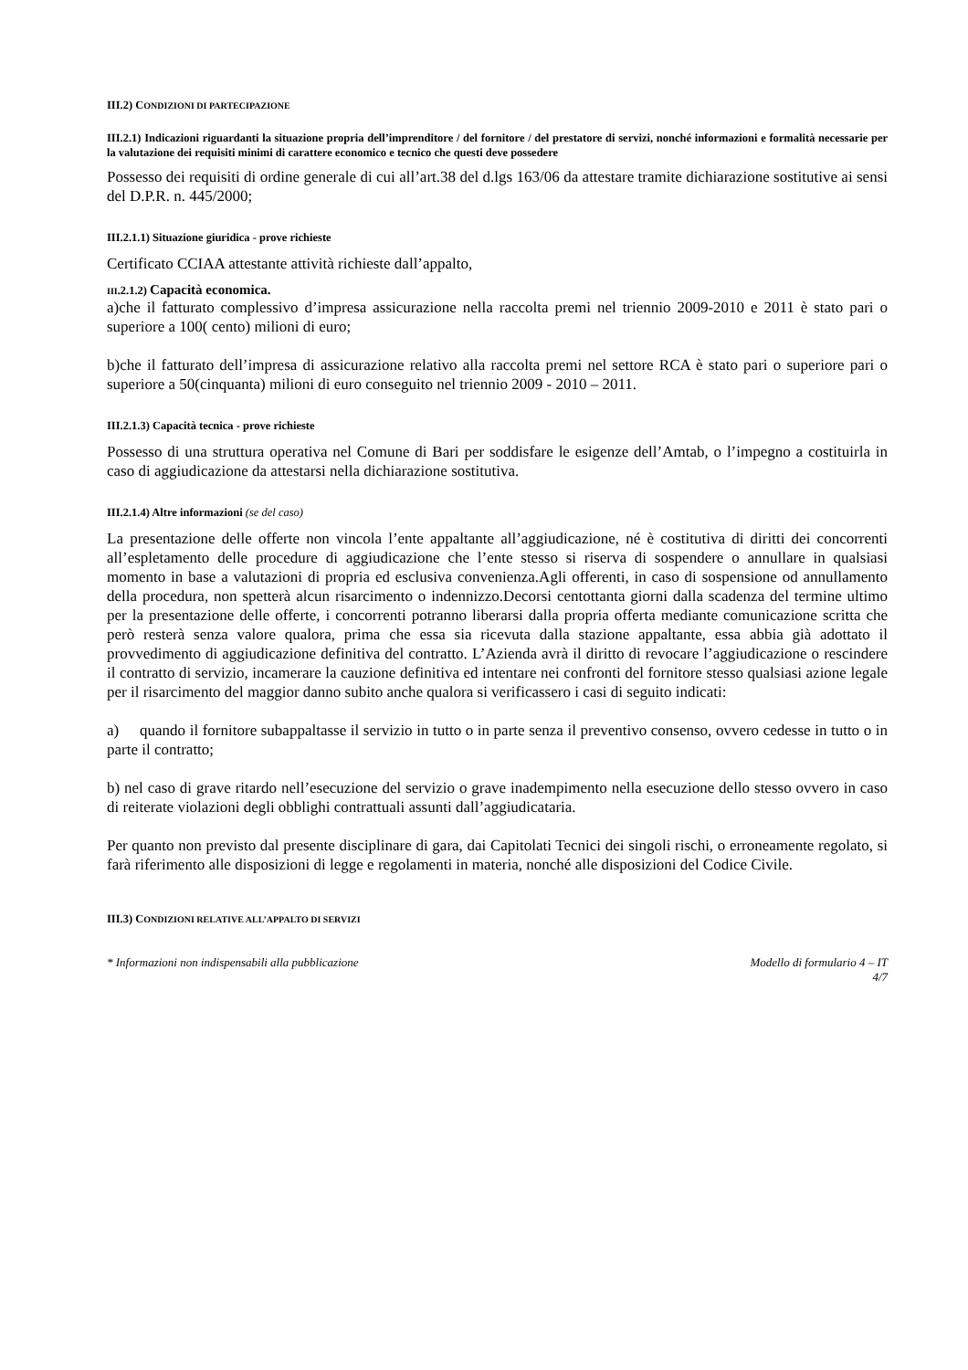III.2) CONDIZIONI DI PARTECIPAZIONE
III.2.1) Indicazioni riguardanti la situazione propria dell’imprenditore / del fornitore / del prestatore di servizi, nonché informazioni e formalità necessarie per la valutazione dei requisiti minimi di carattere economico e tecnico che questi deve possedere
Possesso dei requisiti di ordine generale di cui all’art.38 del d.lgs 163/06 da attestare tramite dichiarazione sostitutive ai sensi del D.P.R. n. 445/2000;
III.2.1.1) Situazione giuridica - prove richieste
Certificato CCIAA attestante attività richieste dall’appalto,
III.2.1.2) Capacità economica.
a)che il fatturato complessivo d’impresa assicurazione nella raccolta premi nel triennio 2009-2010 e 2011 è stato pari o superiore a 100( cento) milioni di euro;
b)che il fatturato dell’impresa di assicurazione relativo alla raccolta premi nel settore RCA è stato pari o superiore pari o superiore a 50(cinquanta) milioni di euro conseguito nel triennio 2009 - 2010 – 2011.
III.2.1.3) Capacità tecnica - prove richieste
Possesso di una struttura operativa nel Comune di Bari per soddisfare le esigenze dell’Amtab, o l’impegno a costituirla in caso di aggiudicazione da attestarsi nella dichiarazione sostitutiva.
III.2.1.4) Altre informazioni (se del caso)
La presentazione delle offerte non vincola l’ente appaltante all’aggiudicazione, né è costitutiva di diritti dei concorrenti all’espletamento delle procedure di aggiudicazione che l’ente stesso si riserva di sospendere o annullare in qualsiasi momento in base a valutazioni di propria ed esclusiva convenienza.Agli offerenti, in caso di sospensione od annullamento della procedura, non spetterà alcun risarcimento o indennizzo.Decorsi centottanta giorni dalla scadenza del termine ultimo per la presentazione delle offerte, i concorrenti potranno liberarsi dalla propria offerta mediante comunicazione scritta che però resterà senza valore qualora, prima che essa sia ricevuta dalla stazione appaltante, essa abbia già adottato il provvedimento di aggiudicazione definitiva del contratto. L’Azienda avrà il diritto di revocare l’aggiudicazione o rescindere il contratto di servizio, incamerare la cauzione definitiva ed intentare nei confronti del fornitore stesso qualsiasi azione legale per il risarcimento del maggior danno subito anche qualora si verificassero i casi di seguito indicati:
a) quando il fornitore subappaltasse il servizio in tutto o in parte senza il preventivo consenso, ovvero cedesse in tutto o in parte il contratto;
b) nel caso di grave ritardo nell’esecuzione del servizio o grave inadempimento nella esecuzione dello stesso ovvero in caso di reiterate violazioni degli obblighi contrattuali assunti dall’aggiudicataria.
Per quanto non previsto dal presente disciplinare di gara, dai Capitolati Tecnici dei singoli rischi, o erroneamente regolato, si farà riferimento alle disposizioni di legge e regolamenti in materia, nonché alle disposizioni del Codice Civile.
III.3) CONDIZIONI RELATIVE ALL’APPALTO DI SERVIZI
* Informazioni non indispensabili alla pubblicazione Modello di formulario 4 – IT
4/7